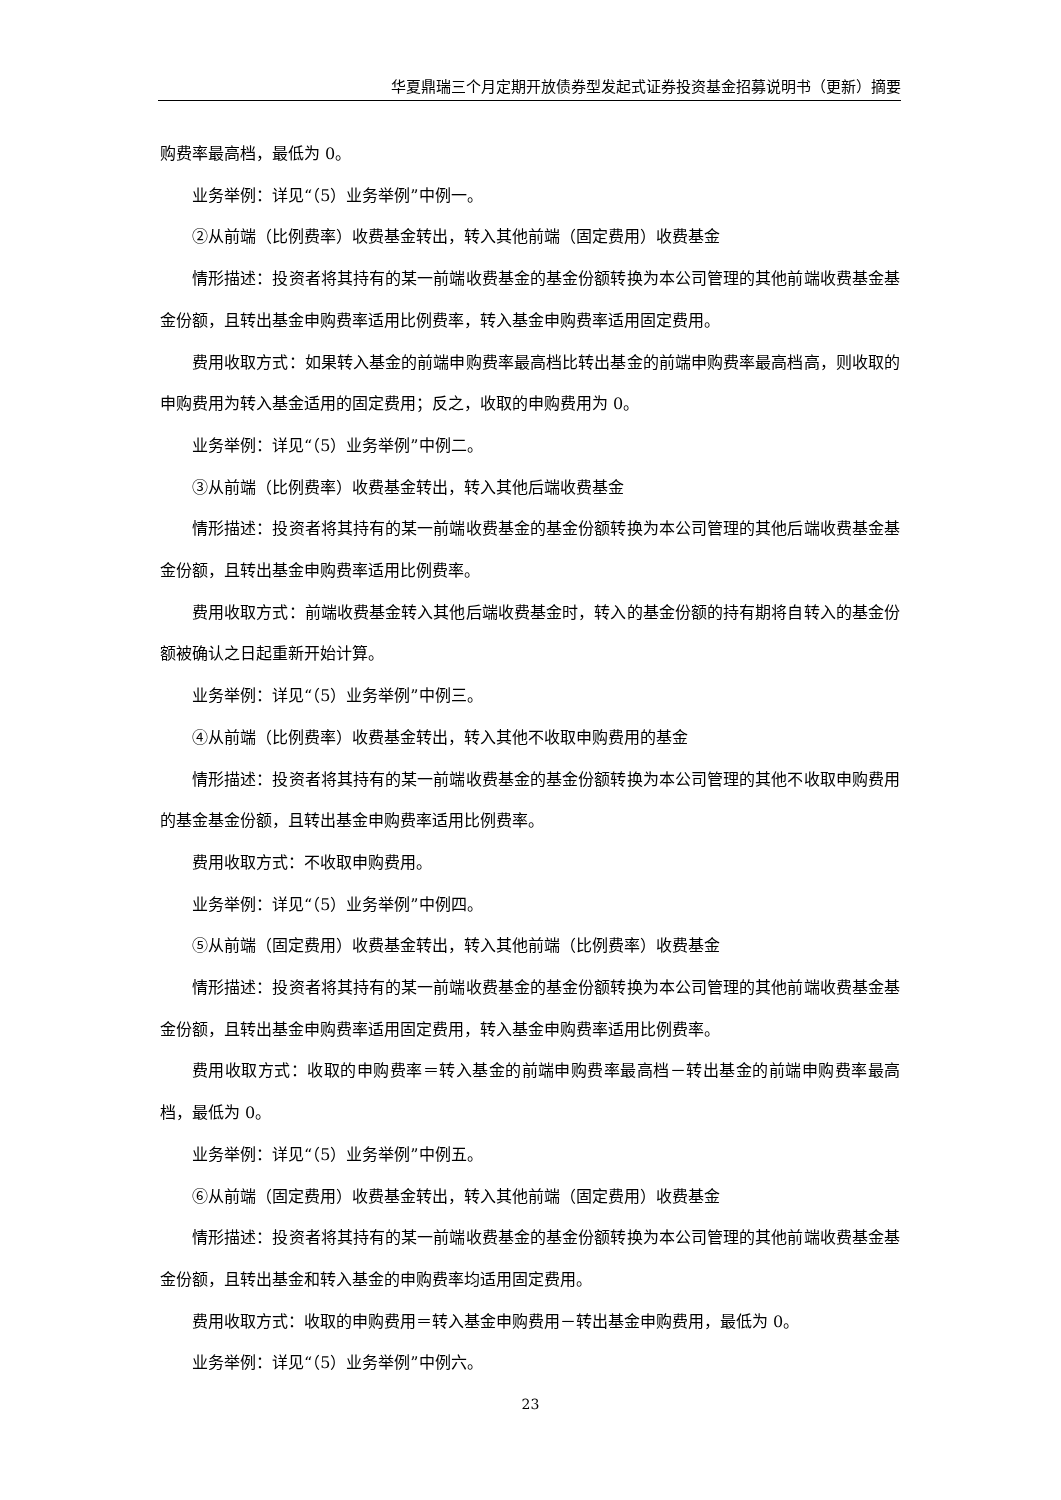华夏鼎瑞三个月定期开放债券型发起式证券投资基金招募说明书（更新）摘要
购费率最高档，最低为 0。
业务举例：详见“（5）业务举例”中例一。
②从前端（比例费率）收费基金转出，转入其他前端（固定费用）收费基金
情形描述：投资者将其持有的某一前端收费基金的基金份额转换为本公司管理的其他前端收费基金基金份额，且转出基金申购费率适用比例费率，转入基金申购费率适用固定费用。
费用收取方式：如果转入基金的前端申购费率最高档比转出基金的前端申购费率最高档高，则收取的申购费用为转入基金适用的固定费用；反之，收取的申购费用为 0。
业务举例：详见“（5）业务举例”中例二。
③从前端（比例费率）收费基金转出，转入其他后端收费基金
情形描述：投资者将其持有的某一前端收费基金的基金份额转换为本公司管理的其他后端收费基金基金份额，且转出基金申购费率适用比例费率。
费用收取方式：前端收费基金转入其他后端收费基金时，转入的基金份额的持有期将自转入的基金份额被确认之日起重新开始计算。
业务举例：详见“（5）业务举例”中例三。
④从前端（比例费率）收费基金转出，转入其他不收取申购费用的基金
情形描述：投资者将其持有的某一前端收费基金的基金份额转换为本公司管理的其他不收取申购费用的基金基金份额，且转出基金申购费率适用比例费率。
费用收取方式：不收取申购费用。
业务举例：详见“（5）业务举例”中例四。
⑤从前端（固定费用）收费基金转出，转入其他前端（比例费率）收费基金
情形描述：投资者将其持有的某一前端收费基金的基金份额转换为本公司管理的其他前端收费基金基金份额，且转出基金申购费率适用固定费用，转入基金申购费率适用比例费率。
费用收取方式：收取的申购费率＝转入基金的前端申购费率最高档－转出基金的前端申购费率最高档，最低为 0。
业务举例：详见“（5）业务举例”中例五。
⑥从前端（固定费用）收费基金转出，转入其他前端（固定费用）收费基金
情形描述：投资者将其持有的某一前端收费基金的基金份额转换为本公司管理的其他前端收费基金基金份额，且转出基金和转入基金的申购费率均适用固定费用。
费用收取方式：收取的申购费用＝转入基金申购费用－转出基金申购费用，最低为 0。
业务举例：详见“（5）业务举例”中例六。
23